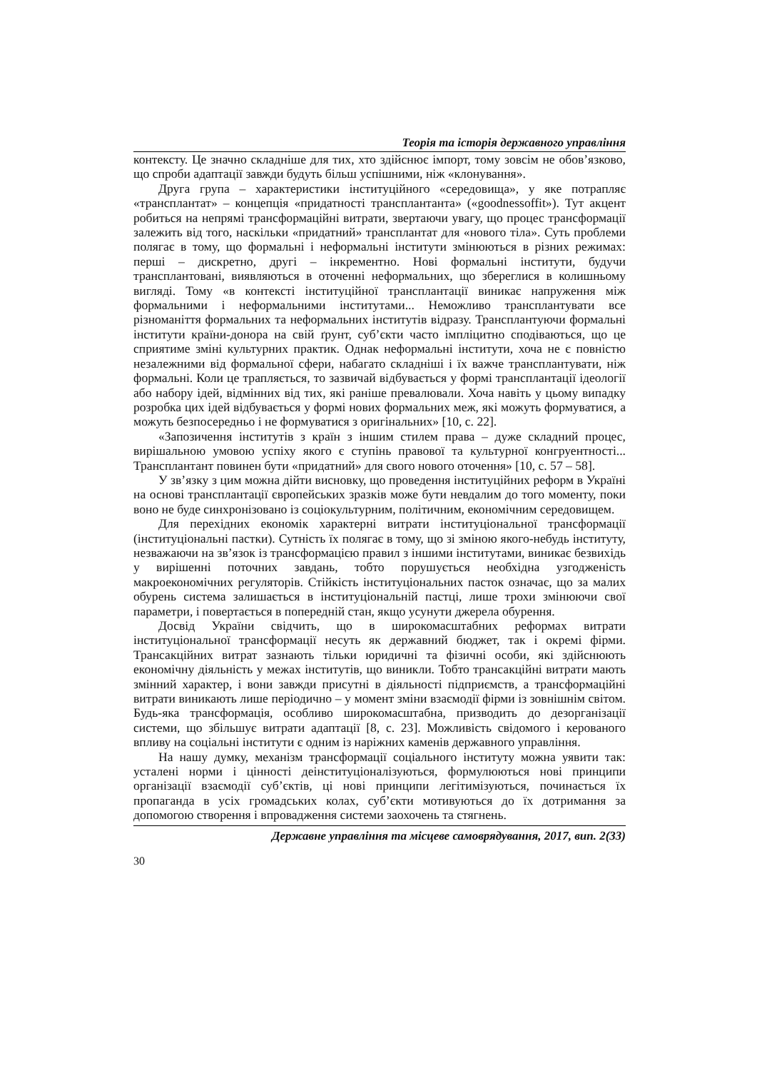Теорія та історія державного управління
контексту. Це значно складніше для тих, хто здійснює імпорт, тому зовсім не обов’язково, що спроби адаптації завжди будуть більш успішними, ніж «клонування».
Друга група – характеристики інституційного «середовища», у яке потрапляє «трансплантат» – концепція «придатності трансплантанта» («goodnessoffit»). Тут акцент робиться на непрямі трансформаційні витрати, звертаючи увагу, що процес трансформації залежить від того, наскільки «придатний» трансплантат для «нового тіла». Суть проблеми полягає в тому, що формальні і неформальні інститути змінюються в різних режимах: перші – дискретно, другі – інкрементно. Нові формальні інститути, будучи трансплантовані, виявляються в оточенні неформальних, що збереглися в колишньому вигляді. Тому «в контексті інституційної трансплантації виникає напруження між формальними і неформальними інститутами... Неможливо трансплантувати все різноманіття формальних та неформальних інститутів відразу. Трансплантуючи формальні інститути країни-донора на свій ґрунт, суб’єкти часто імпліцитно сподіваються, що це сприятиме зміні культурних практик. Однак неформальні інститути, хоча не є повністю незалежними від формальної сфери, набагато складніші і їх важче трансплантувати, ніж формальні. Коли це трапляється, то зазвичай відбувається у формі трансплантації ідеології або набору ідей, відмінних від тих, які раніше превалювали. Хоча навіть у цьому випадку розробка цих ідей відбувається у формі нових формальних меж, які можуть формуватися, а можуть безпосередньо і не формуватися з оригінальних» [10, с. 22].
«Запозичення інститутів з країн з іншим стилем права – дуже складний процес, вирішальною умовою успіху якого є ступінь правової та культурної конгруентності... Трансплантант повинен бути «придатний» для свого нового оточення» [10, с. 57 – 58].
У зв’язку з цим можна дійти висновку, що проведення інституційних реформ в Україні на основі трансплантації європейських зразків може бути невдалим до того моменту, поки воно не буде синхронізовано із соціокультурним, політичним, економічним середовищем.
Для перехідних економік характерні витрати інституціональної трансформації (інституціональні пастки). Сутність їх полягає в тому, що зі зміною якого-небудь інституту, незважаючи на зв’язок із трансформацією правил з іншими інститутами, виникає безвихідь у вирішенні поточних завдань, тобто порушується необхідна узгодженість макроекономічних регуляторів. Стійкість інституціональних пасток означає, що за малих обурень система залишається в інституціональній пастці, лише трохи змінюючи свої параметри, і повертається в попередній стан, якщо усунути джерела обурення.
Досвід України свідчить, що в широкомасштабних реформах витрати інституціональної трансформації несуть як державний бюджет, так і окремі фірми. Трансакційних витрат зазнають тільки юридичні та фізичні особи, які здійснюють економічну діяльність у межах інститутів, що виникли. Тобто трансакційні витрати мають змінний характер, і вони завжди присутні в діяльності підприємств, а трансформаційні витрати виникають лише періодично – у момент зміни взаємодії фірми із зовнішнім світом. Будь-яка трансформація, особливо широкомасштабна, призводить до дезорганізації системи, що збільшує витрати адаптації [8, с. 23]. Можливість свідомого і керованого впливу на соціальні інститути є одним із наріжних каменів державного управління.
На нашу думку, механізм трансформації соціального інституту можна уявити так: усталені норми і цінності деінституціоналізуються, формулюються нові принципи організації взаємодії суб’єктів, ці нові принципи легітимізуються, починається їх пропаганда в усіх громадських колах, суб’єкти мотивуються до їх дотримання за допомогою створення і впровадження системи заохочень та стягнень.
Державне управління та місцеве самоврядування, 2017, вип. 2(33)
30